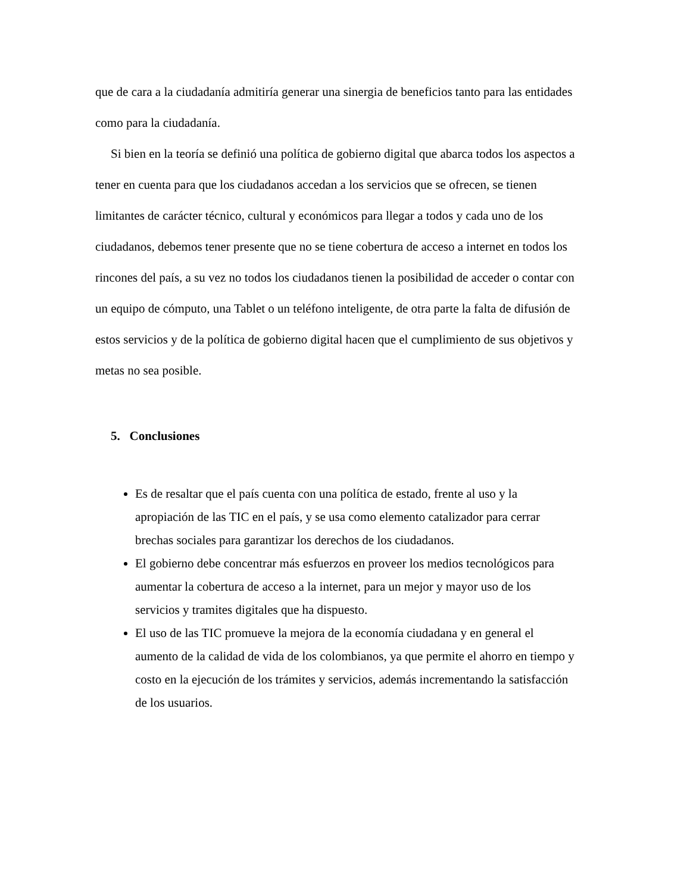que de cara a la ciudadanía admitiría generar una sinergia de beneficios tanto para las entidades como para la ciudadanía.
Si bien en la teoría se definió una política de gobierno digital que abarca todos los aspectos a tener en cuenta para que los ciudadanos accedan a los servicios que se ofrecen, se tienen limitantes de carácter técnico, cultural y económicos para llegar a todos y cada uno de los ciudadanos, debemos tener presente que no se tiene cobertura de acceso a internet en todos los rincones del país, a su vez no todos los ciudadanos tienen la posibilidad de acceder o contar con un equipo de cómputo, una Tablet o un teléfono inteligente, de otra parte la falta de difusión de estos servicios y de la política de gobierno digital hacen que el cumplimiento de sus objetivos y metas no sea posible.
5. Conclusiones
Es de resaltar que el país cuenta con una política de estado, frente al uso y la apropiación de las TIC en el país, y se usa como elemento catalizador para cerrar brechas sociales para garantizar los derechos de los ciudadanos.
El gobierno debe concentrar más esfuerzos en proveer los medios tecnológicos para aumentar la cobertura de acceso a la internet, para un mejor y mayor uso de los servicios y tramites digitales que ha dispuesto.
El uso de las TIC promueve la mejora de la economía ciudadana y en general el aumento de la calidad de vida de los colombianos, ya que permite el ahorro en tiempo y costo en la ejecución de los trámites y servicios, además incrementando la satisfacción de los usuarios.